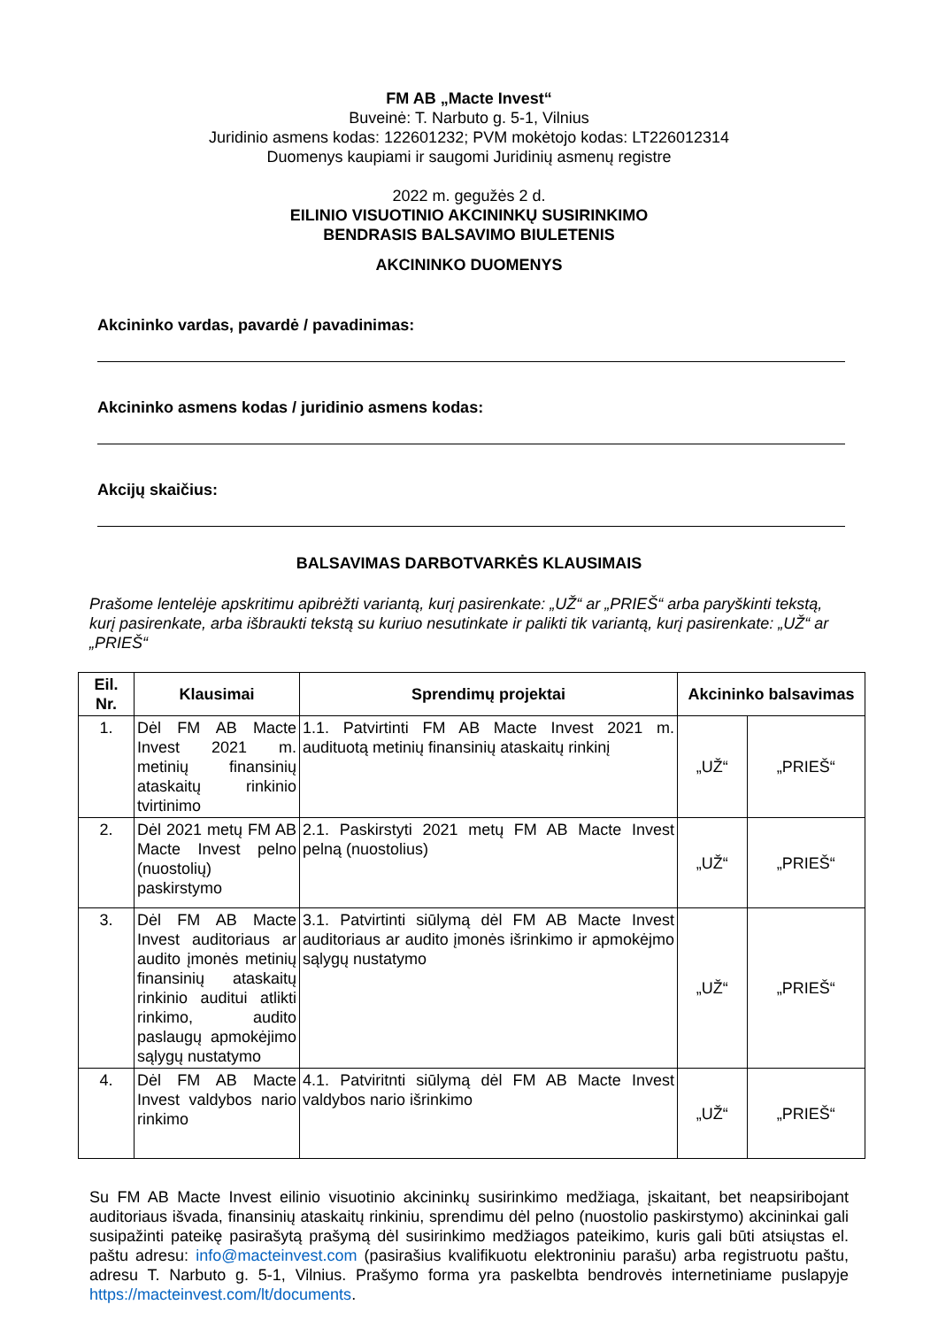FM AB „Macte Invest“
Buveinė: T. Narbuto g. 5-1, Vilnius
Juridinio asmens kodas: 122601232; PVM mokėtojo kodas: LT226012314
Duomenys kaupiami ir saugomi Juridinių asmenų registre
2022 m. gegužės 2 d.
EILINIO VISUOTINIO AKCININKŲ SUSIRINKIMO
BENDRASIS BALSAVIMO BIULETENIS
AKCININKO DUOMENYS
Akcininko vardas, pavardė / pavadinimas:
Akcininko asmens kodas / juridinio asmens kodas:
Akcijų skaičius:
BALSAVIMAS DARBOTVARKĖS KLAUSIMAIS
Prašome lentelėje apskritimu apibrėžti variantą, kurį pasirenkate: „UŽ“ ar „PRIEŠ“ arba paryškinti tekstą, kurį pasirenkate, arba išbraukti tekstą su kuriuo nesutinkate ir palikti tik variantą, kurį pasirenkate: „UŽ“ ar „PRIEŠ“
| Eil. Nr. | Klausimai | Sprendimų projektai | Akcininko balsavimas | |
| --- | --- | --- | --- | --- |
| 1. | Dėl FM AB Macte Invest 2021 m. metinių finansinių ataskaitų rinkinio tvirtinimo | 1.1. Patvirtinti FM AB Macte Invest 2021 m. audituotą metinių finansinių ataskaitų rinkinį | „UŽ“ | „PRIEŠ“ |
| 2. | Dėl 2021 metų FM AB Macte Invest pelno (nuostolių) paskirstymo | 2.1. Paskirstyti 2021 metų FM AB Macte Invest pelną (nuostolius) | „UŽ“ | „PRIEŠ“ |
| 3. | Dėl FM AB Macte Invest auditoriaus ar audito įmonės metinių finansinių ataskaitų rinkinio auditui atlikti rinkimo, audito paslaugų apmokėjimo sąlygų nustatymo | 3.1. Patvirtinti siūlymą dėl FM AB Macte Invest auditoriaus ar audito įmonės išrinkimo ir apmokėjmo sąlygų nustatymo | „UŽ“ | „PRIEŠ“ |
| 4. | Dėl FM AB Macte Invest valdybos nario rinkimo | 4.1. Patviritnti siūlymą dėl FM AB Macte Invest valdybos nario išrinkimo | „UŽ“ | „PRIEŠ“ |
Su FM AB Macte Invest eilinio visuotinio akcininkų susirinkimo medžiaga, įskaitant, bet neapsiribojant auditoriaus išvada, finansinių ataskaitų rinkiniu, sprendimu dėl pelno (nuostolio paskirstymo) akcininkai gali susipažinti pateikę pasirašytą prašymą dėl susirinkimo medžiagos pateikimo, kuris gali būti atsiųstas el. paštu adresu: info@macteinvest.com (pasirašius kvalifikuotu elektroniniu parašu) arba registruotu paštu, adresu T. Narbuto g. 5-1, Vilnius. Prašymo forma yra paskelbta bendrovės internetiniame puslapyje https://macteinvest.com/lt/documents.